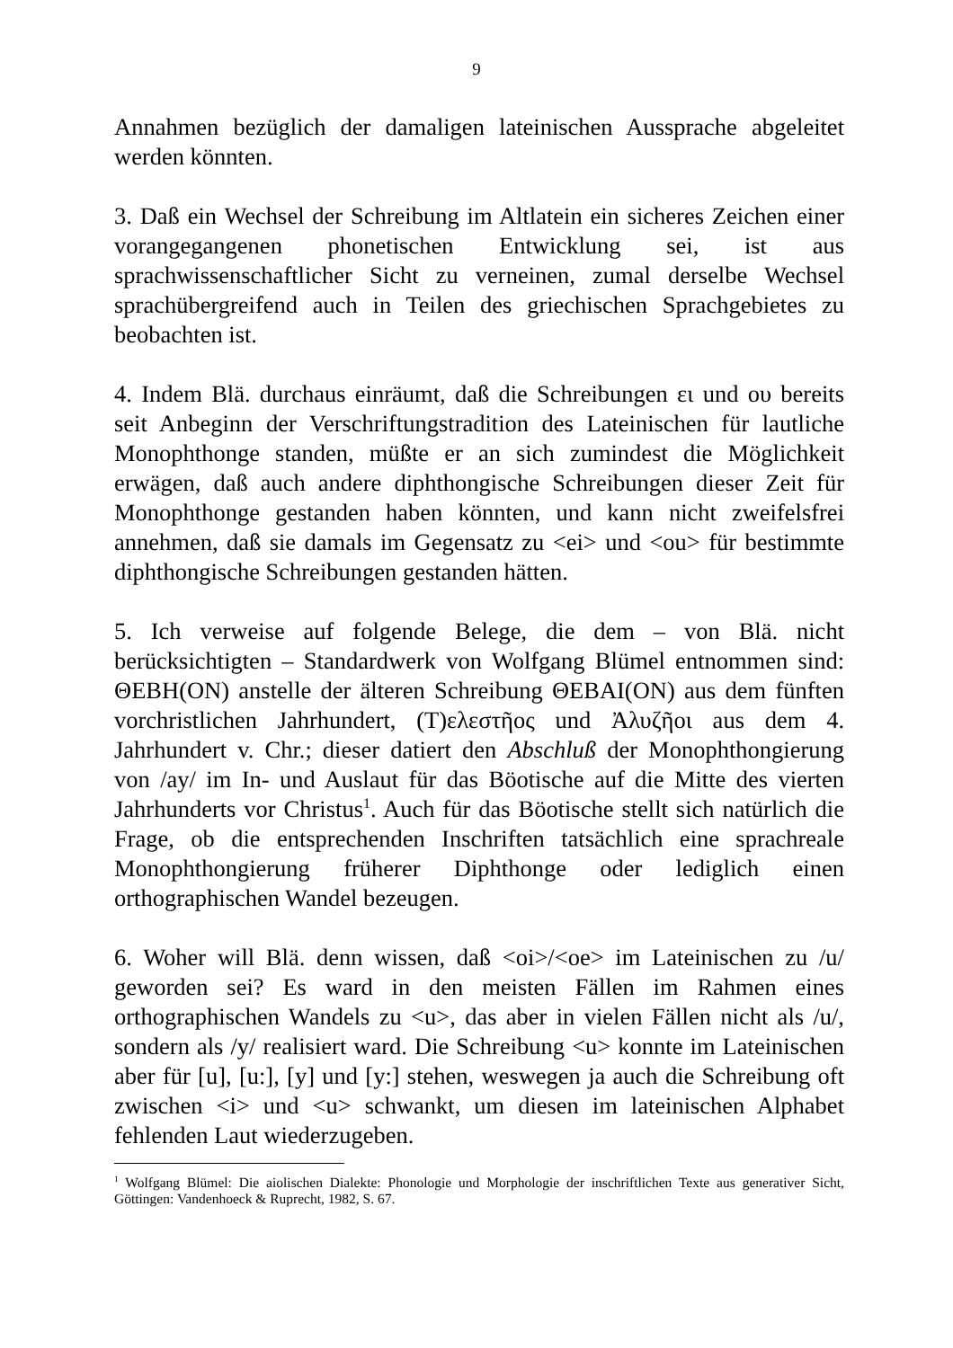9
Annahmen bezüglich der damaligen lateinischen Aussprache abgeleitet werden könnten.
3. Daß ein Wechsel der Schreibung im Altlatein ein sicheres Zeichen einer vorangegangenen phonetischen Entwicklung sei, ist aus sprachwissenschaftlicher Sicht zu verneinen, zumal derselbe Wechsel sprachübergreifend auch in Teilen des griechischen Sprachgebietes zu beobachten ist.
4. Indem Blä. durchaus einräumt, daß die Schreibungen ει und ου bereits seit Anbeginn der Verschriftungstradition des Lateinischen für lautliche Monophthonge standen, müßte er an sich zumindest die Möglichkeit erwägen, daß auch andere diphthongische Schreibungen dieser Zeit für Monophthonge gestanden haben könnten, und kann nicht zweifelsfrei annehmen, daß sie damals im Gegensatz zu <ei> und <ou> für bestimmte diphthongische Schreibungen gestanden hätten.
5. Ich verweise auf folgende Belege, die dem – von Blä. nicht berücksichtigten – Standardwerk von Wolfgang Blümel entnommen sind: ΘΕΒΗ(ΟΝ) anstelle der älteren Schreibung ΘΕΒΑΙ(ΟΝ) aus dem fünften vorchristlichen Jahrhundert, (Τ)ελεστῆος und Ἀλυζῆοι aus dem 4. Jahrhundert v. Chr.; dieser datiert den Abschluß der Monophthongierung von /ay/ im In- und Auslaut für das Böotische auf die Mitte des vierten Jahrhunderts vor Christus<sup>1</sup>. Auch für das Böotische stellt sich natürlich die Frage, ob die entsprechenden Inschriften tatsächlich eine sprachreale Monophthongierung früherer Diphthonge oder lediglich einen orthographischen Wandel bezeugen.
6. Woher will Blä. denn wissen, daß <oi>/<oe> im Lateinischen zu /u/ geworden sei? Es ward in den meisten Fällen im Rahmen eines orthographischen Wandels zu <u>, das aber in vielen Fällen nicht als /u/, sondern als /y/ realisiert ward. Die Schreibung <u> konnte im Lateinischen aber für [u], [u:], [y] und [y:] stehen, weswegen ja auch die Schreibung oft zwischen <i> und <u> schwankt, um diesen im lateinischen Alphabet fehlenden Laut wiederzugeben.
<sup>1</sup> Wolfgang Blümel: Die aiolischen Dialekte: Phonologie und Morphologie der inschriftlichen Texte aus generativer Sicht, Göttingen: Vandenhoeck & Ruprecht, 1982, S. 67.